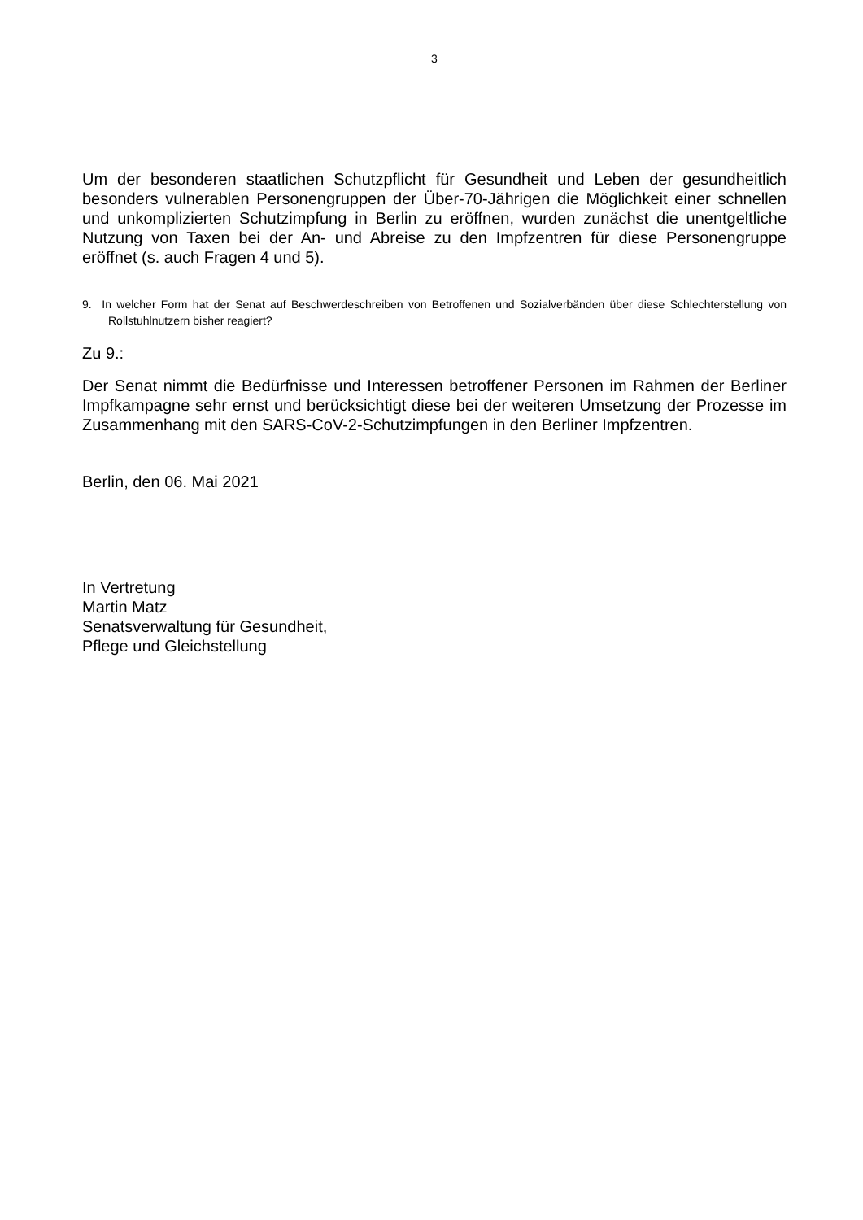3
Um der besonderen staatlichen Schutzpflicht für Gesundheit und Leben der gesundheitlich besonders vulnerablen Personengruppen der Über-70-Jährigen die Möglichkeit einer schnellen und unkomplizierten Schutzimpfung in Berlin zu eröffnen, wurden zunächst die unentgeltliche Nutzung von Taxen bei der An- und Abreise zu den Impfzentren für diese Personengruppe eröffnet (s. auch Fragen 4 und 5).
9. In welcher Form hat der Senat auf Beschwerdeschreiben von Betroffenen und Sozialverbänden über diese Schlechterstellung von Rollstuhlnutzern bisher reagiert?
Zu 9.:
Der Senat nimmt die Bedürfnisse und Interessen betroffener Personen im Rahmen der Berliner Impfkampagne sehr ernst und berücksichtigt diese bei der weiteren Umsetzung der Prozesse im Zusammenhang mit den SARS-CoV-2-Schutzimpfungen in den Berliner Impfzentren.
Berlin, den 06. Mai 2021
In Vertretung
Martin Matz
Senatsverwaltung für Gesundheit,
Pflege und Gleichstellung